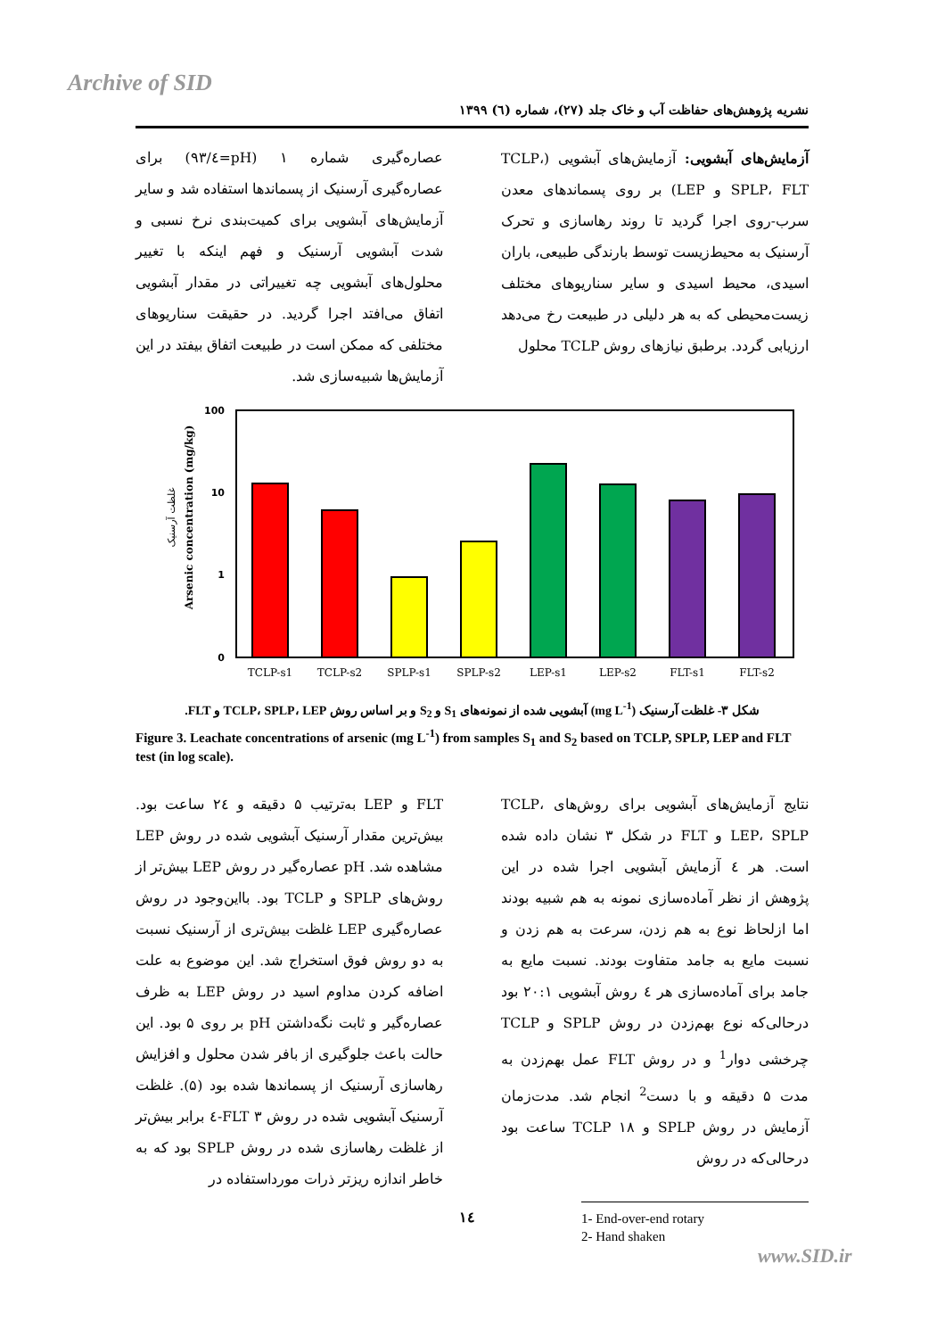Archive of SID
نشریه پژوهش‌های حفاظت آب و خاک جلد (۲۷)، شماره (٦) ۱۳۹۹
آزمایش‌های آبشویی: آزمایش‌های آبشویی (TCLP، SPLP، FLT و LEP) بر روی پسماندهای معدن سرب-روی اجرا گردید تا روند رهاسازی و تحرک آرسنیک به محیط‌زیست توسط بارندگی طبیعی، باران اسیدی، محیط اسیدی و سایر سناریوهای مختلف زیست‌محیطی که به هر دلیلی در طبیعت رخ می‌دهد ارزیابی گردد. برطبق نیازهای روش TCLP محلول
عصاره‌گیری شماره ۱ (pH=٤/۹۳) برای عصاره‌گیری آرسنیک از پسماندها استفاده شد و سایر آزمایش‌های آبشویی برای کمیت‌بندی نرخ نسبی و شدت آبشویی آرسنیک و فهم اینکه با تغییر محلول‌های آبشویی چه تغییراتی در مقدار آبشویی اتفاق می‌افتد اجرا گردید. در حقیقت سناریوهای مختلفی که ممکن است در طبیعت اتفاق بیفتد در این آزمایش‌ها شبیه‌سازی شد.
Arsenic concentration (mg/kg)
غلظت آرسنیک
100
10
1
0
TCLP-s1
TCLP-s2
SPLP-s1
SPLP-s2
LEP-s1
LEP-s2
FLT-s1
FLT-s2
شکل ۳- غلظت آرسنیک (mg L<sup>-1</sup>) آبشویی شده از نمونه‌های S<sub>1</sub> و S<sub>2</sub> و بر اساس روش TCLP، SPLP، LEP و FLT.
Figure 3. Leachate concentrations of arsenic (mg L<sup>-1</sup>) from samples S<sub>1</sub> and S<sub>2</sub> based on TCLP, SPLP, LEP and FLT test (in log scale).
نتایج آزمایش‌های آبشویی برای روش‌های TCLP، LEP، SPLP و FLT در شکل ۳ نشان داده شده است. هر ٤ آزمایش آبشویی اجرا شده در این پژوهش از نظر آماده‌سازی نمونه به هم شبیه بودند اما ازلحاظ نوع به هم زدن، سرعت به هم زدن و نسبت مایع به جامد متفاوت بودند. نسبت مایع به جامد برای آماده‌سازی هر ٤ روش آبشویی ۲۰:۱ بود درحالی‌که نوع بهم‌زدن در روش SPLP و TCLP چرخشی دوار<sup>1</sup> و در روش FLT عمل بهم‌زدن به مدت ۵ دقیقه و با دست<sup>2</sup> انجام شد. مدت‌زمان آزمایش در روش SPLP و TCLP ۱۸ ساعت بود درحالی‌که در روش
1- End-over-end rotary
2- Hand shaken
FLT و LEP به‌ترتیب ۵ دقیقه و ۲٤ ساعت بود. بیش‌ترین مقدار آرسنیک آبشویی شده در روش LEP مشاهده شد. pH عصاره‌گیر در روش LEP بیش‌تر از روش‌های SPLP و TCLP بود. بااین‌وجود در روش عصاره‌گیری LEP غلظت بیش‌تری از آرسنیک نسبت به دو روش فوق استخراج شد. این موضوع به علت اضافه کردن مداوم اسید در روش LEP به ظرف عصاره‌گیر و ثابت نگه‌داشتن pH بر روی ۵ بود. این حالت باعث جلوگیری از بافر شدن محلول و افزایش رهاسازی آرسنیک از پسماندها شده بود (۵). غلظت آرسنیک آبشویی شده در روش FLT ۳-٤ برابر بیش‌تر از غلظت رهاسازی شده در روش SPLP بود که به خاطر اندازه ریزتر ذرات مورداستفاده در
١٤
www.SID.ir